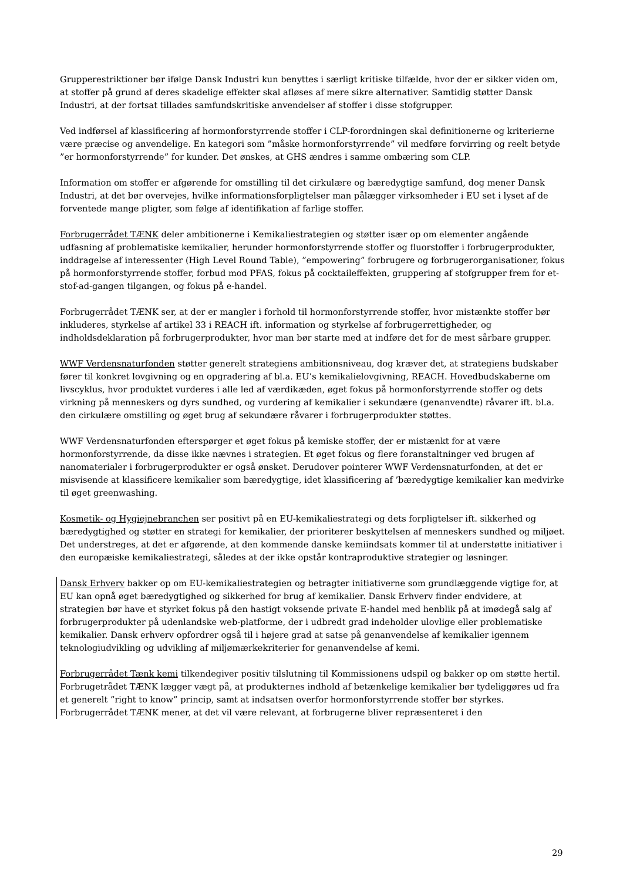Grupperestriktioner bør ifølge Dansk Industri kun benyttes i særligt kritiske tilfælde, hvor der er sikker viden om, at stoffer på grund af deres skadelige effekter skal afløses af mere sikre alternativer. Samtidig støtter Dansk Industri, at der fortsat tillades samfundskritiske anvendelser af stoffer i disse stofgrupper.
Ved indførsel af klassificering af hormonforstyrrende stoffer i CLP-forordningen skal definitionerne og kriterierne være præcise og anvendelige. En kategori som ”måske hormonforstyrrende” vil medføre forvirring og reelt betyde ”er hormonforstyrrende” for kunder. Det ønskes, at GHS ændres i samme ombæring som CLP.
Information om stoffer er afgørende for omstilling til det cirkulære og bæredygtige samfund, dog mener Dansk Industri, at det bør overvejes, hvilke informationsforpligtelser man pålægger virksomheder i EU set i lyset af de forventede mange pligter, som følge af identifikation af farlige stoffer.
Forbrugerrådet TÆNK deler ambitionerne i Kemikaliestrategien og støtter især op om elementer angående udfasning af problematiske kemikalier, herunder hormonforstyrrende stoffer og fluorstoffer i forbrugerprodukter, inddragelse af interessenter (High Level Round Table), ”empowering” forbrugere og forbrugerorganisationer, fokus på hormonforstyrrende stoffer, forbud mod PFAS, fokus på cocktaileffekten, gruppering af stofgrupper frem for et-stof-ad-gangen tilgangen, og fokus på e-handel.
Forbrugerrådet TÆNK ser, at der er mangler i forhold til hormonforstyrrende stoffer, hvor mistænkte stoffer bør inkluderes, styrkelse af artikel 33 i REACH ift. information og styrkelse af forbrugerrettigheder, og indholdsdeklaration på forbrugerprodukter, hvor man bør starte med at indføre det for de mest sårbare grupper.
WWF Verdensnaturfonden støtter generelt strategiens ambitionsniveau, dog kræver det, at strategiens budskaber fører til konkret lovgivning og en opgradering af bl.a. EU’s kemikalielovgivning, REACH. Hovedbudskaberne om livscyklus, hvor produktet vurderes i alle led af værdikæden, øget fokus på hormonforstyrrende stoffer og dets virkning på menneskers og dyrs sundhed, og vurdering af kemikalier i sekundære (genanvendte) råvarer ift. bl.a. den cirkulære omstilling og øget brug af sekundære råvarer i forbrugerprodukter støttes.
WWF Verdensnaturfonden efterspørger et øget fokus på kemiske stoffer, der er mistænkt for at være hormonforstyrrende, da disse ikke nævnes i strategien. Et øget fokus og flere foranstaltninger ved brugen af nanomaterialer i forbrugerprodukter er også ønsket. Derudover pointerer WWF Verdensnaturfonden, at det er misvisende at klassificere kemikalier som bæredygtige, idet klassificering af ’bæredygtige kemikalier kan medvirke til øget greenwashing.
Kosmetik- og Hygiejnebranchen ser positivt på en EU-kemikaliestrategi og dets forpligtelser ift. sikkerhed og bæredygtighed og støtter en strategi for kemikalier, der prioriterer beskyttelsen af menneskers sundhed og miljøet. Det understreges, at det er afgørende, at den kommende danske kemiindsats kommer til at understøtte initiativer i den europæiske kemikaliestrategi, således at der ikke opstår kontraproduktive strategier og løsninger.
Dansk Erhverv bakker op om EU-kemikaliestrategien og betragter initiativerne som grundlæggende vigtige for, at EU kan opnå øget bæredygtighed og sikkerhed for brug af kemikalier. Dansk Erhverv finder endvidere, at strategien bør have et styrket fokus på den hastigt voksende private E-handel med henblik på at imødegå salg af forbrugerprodukter på udenlandske web-platforme, der i udbredt grad indeholder ulovlige eller problematiske kemikalier. Dansk erhverv opfordrer også til i højere grad at satse på genanvendelse af kemikalier igennem teknologiudvikling og udvikling af miljømærkekriterier for genanvendelse af kemi.
Forbrugerrådet Tænk kemi tilkendegiver positiv tilslutning til Kommissionens udspil og bakker op om støtte hertil. Forbrugetrådet TÆNK lægger vægt på, at produkternes indhold af betænkelige kemikalier bør tydeliggøres ud fra et generelt ”right to know” princip, samt at indsatsen overfor hormonforstyrrende stoffer bør styrkes. Forbrugerrådet TÆNK mener, at det vil være relevant, at forbrugerne bliver repræsenteret i den
29